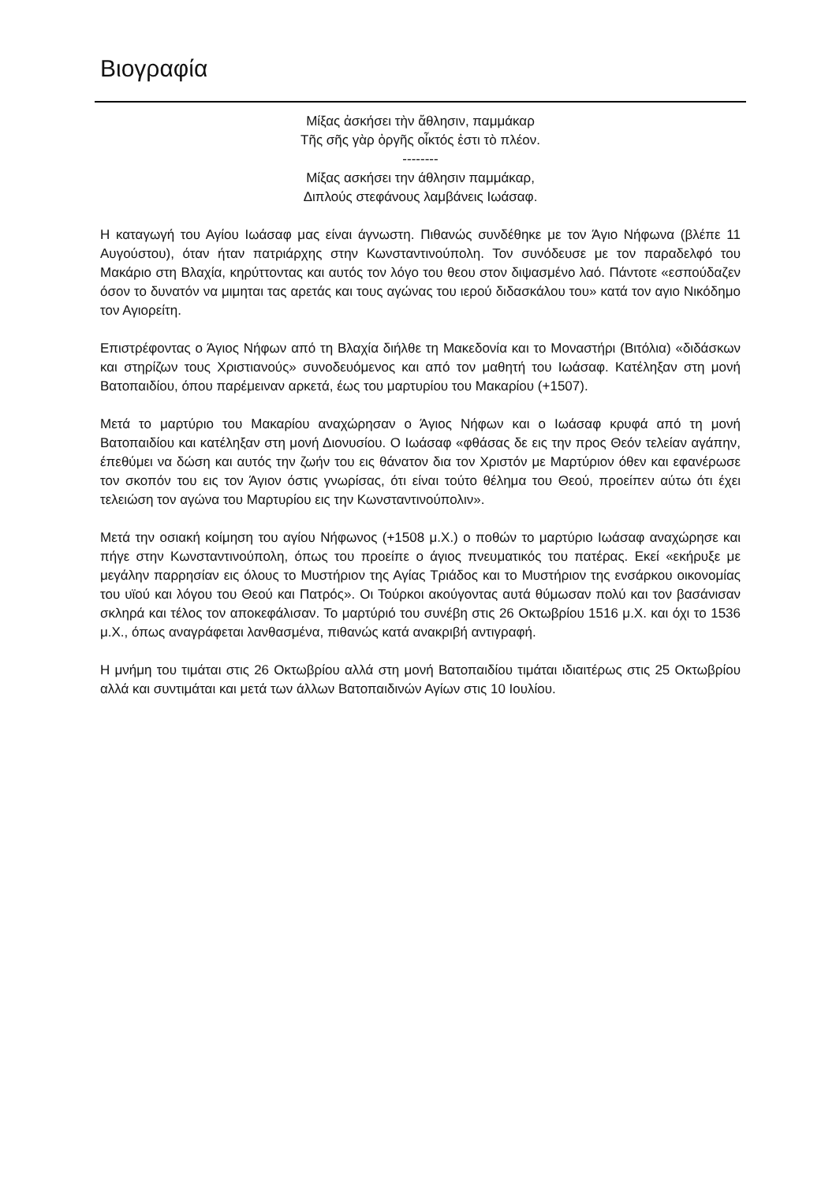Βιογραφία
Μίξας ἀσκήσει τὴν ἄθλησιν, παμμάκαρ
Τῆς σῆς γὰρ ὀργῆς οἶκτός ἐστι τὸ πλέον.
--------
Μίξας ασκήσει την άθλησιν παμμάκαρ,
Διπλούς στεφάνους λαμβάνεις Ιωάσαφ.
Η καταγωγή του Αγίου Ιωάσαφ μας είναι άγνωστη. Πιθανώς συνδέθηκε με τον Άγιο Νήφωνα (βλέπε 11 Αυγούστου), όταν ήταν πατριάρχης στην Κωνσταντινούπολη. Τον συνόδευσε με τον παραδελφό του Μακάριο στη Βλαχία, κηρύττοντας και αυτός τον λόγο του θεου στον διψασμένο λαό. Πάντοτε «εσπούδαζεν όσον το δυνατόν να μιμηται τας αρετάς και τους αγώνας του ιερού διδασκάλου του» κατά τον αγιο Νικόδημο τον Αγιορείτη.
Επιστρέφοντας ο Άγιος Νήφων από τη Βλαχία διήλθε τη Μακεδονία και το Μοναστήρι (Βιτόλια) «διδάσκων και στηρίζων τους Χριστιανούς» συνοδευόμενος και από τον μαθητή του Ιωάσαφ. Κατέληξαν στη μονή Βατοπαιδίου, όπου παρέμειναν αρκετά, έως του μαρτυρίου του Μακαρίου (+1507).
Μετά το μαρτύριο του Μακαρίου αναχώρησαν ο Άγιος Νήφων και ο Ιωάσαφ κρυφά από τη μονή Βατοπαιδίου και κατέληξαν στη μονή Διονυσίου. Ο Ιωάσαφ «φθάσας δε εις την προς Θεόν τελείαν αγάπην, έπεθύμει να δώση και αυτός την ζωήν του εις θάνατον δια τον Χριστόν με Μαρτύριον όθεν και εφανέρωσε τον σκοπόν του εις τον Άγιον όστις γνωρίσας, ότι είναι τούτο θέλημα του Θεού, προείπεν αύτω ότι έχει τελειώση τον αγώνα του Μαρτυρίου εις την Κωνσταντινούπολιν».
Μετά την οσιακή κοίμηση του αγίου Νήφωνος (+1508 μ.Χ.) ο ποθών το μαρτύριο Ιωάσαφ αναχώρησε και πήγε στην Κωνσταντινούπολη, όπως του προείπε ο άγιος πνευματικός του πατέρας. Εκεί «εκήρυξε με μεγάλην παρρησίαν εις όλους το Μυστήριον της Αγίας Τριάδος και το Μυστήριον της ενσάρκου οικονομίας του υϊού και λόγου του Θεού και Πατρός». Οι Τούρκοι ακούγοντας αυτά θύμωσαν πολύ και τον βασάνισαν σκληρά και τέλος τον αποκεφάλισαν. Το μαρτύριό του συνέβη στις 26 Οκτωβρίου 1516 μ.Χ. και όχι το 1536 μ.Χ., όπως αναγράφεται λανθασμένα, πιθανώς κατά ανακριβή αντιγραφή.
Η μνήμη του τιμάται στις 26 Οκτωβρίου αλλά στη μονή Βατοπαιδίου τιμάται ιδιαιτέρως στις 25 Οκτωβρίου αλλά και συντιμάται και μετά των άλλων Βατοπαιδινών Αγίων στις 10 Ιουλίου.